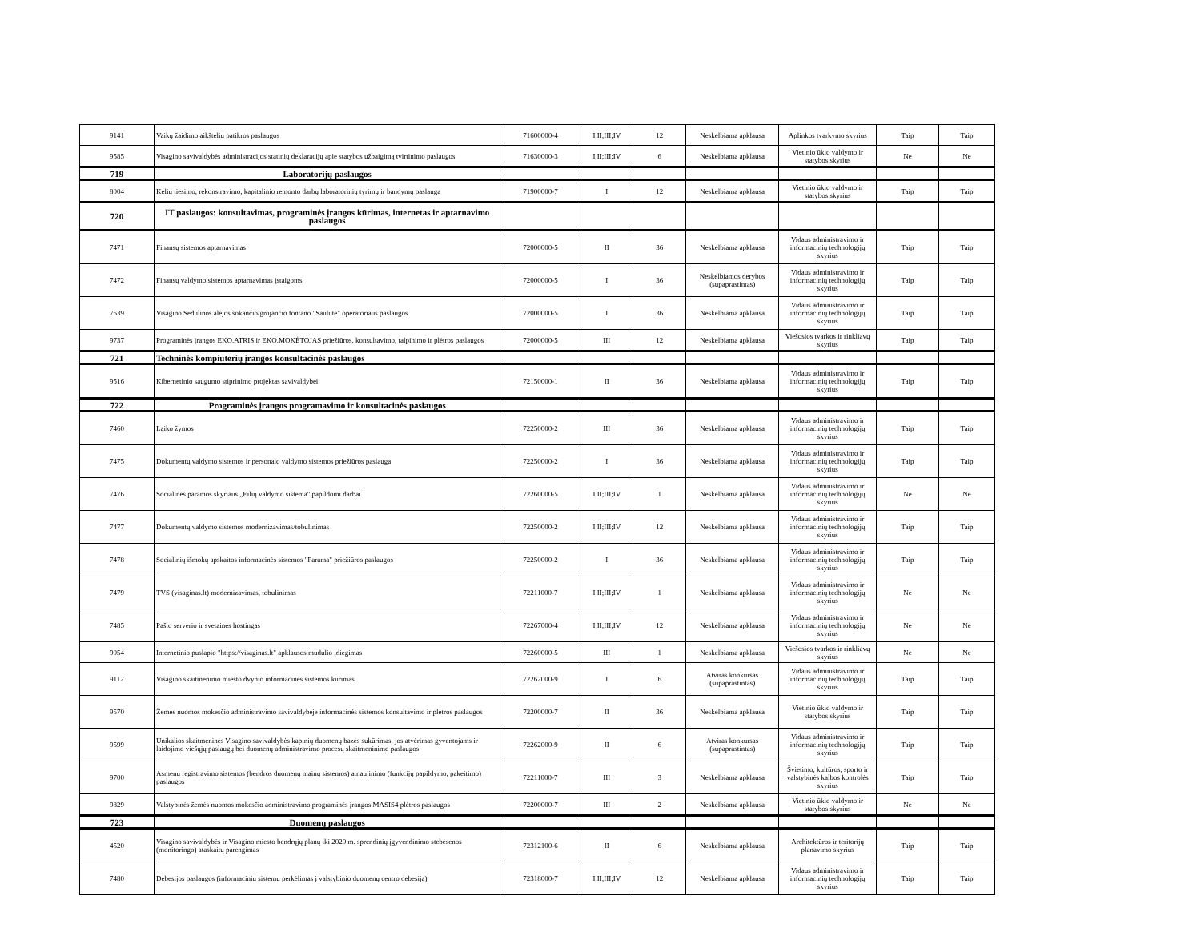| 9141 | Vaikų žaidimo aikštelių patikros paslaugos | 71600000-4 | I;II;III;IV | 12 | Neskelbiama apklausa | Aplinkos tvarkymo skyrius | Taip | Taip |
| 9585 | Visagino savivaldybės administracijos statinių deklaracijų apie statybos užbaigimą tvirtinimo paslaugos | 71630000-3 | I;II;III;IV | 6 | Neskelbiama apklausa | Vietinio ūkio valdymo ir statybos skyrius | Ne | Ne |
| 719 | Laboratorijų paslaugos | | | | | | | |
| 8004 | Kelių tiesimo, rekonstravimo, kapitalinio remonto darbų laboratorinių tyrimų ir bandymų paslauga | 71900000-7 | I | 12 | Neskelbiama apklausa | Vietinio ūkio valdymo ir statybos skyrius | Taip | Taip |
| 720 | IT paslaugos: konsultavimas, programinės įrangos kūrimas, internetas ir aptarnavimo paslaugos | | | | | | | |
| 7471 | Finansų sistemos aptarnavimas | 72000000-5 | II | 36 | Neskelbiama apklausa | Vidaus administravimo ir informacinių technologijų skyrius | Taip | Taip |
| 7472 | Finansų valdymo sistemos aptarnavimas įstaigoms | 72000000-5 | I | 36 | Neskelbiamos derybos (supaprastintas) | Vidaus administravimo ir informacinių technologijų skyrius | Taip | Taip |
| 7639 | Visagino Sedulinos alėjos šokančio/grojančio fontano "Saulutė" operatoriaus paslaugos | 72000000-5 | I | 36 | Neskelbiama apklausa | Vidaus administravimo ir informacinių technologijų skyrius | Taip | Taip |
| 9737 | Programinės įrangos EKO.ATRIS ir EKO.MOKĖTOJAS priežiūros, konsultavimo, talpinimo ir plėtros paslaugos | 72000000-5 | III | 12 | Neskelbiama apklausa | Viešosios tvarkos ir rinkliavų skyrius | Taip | Taip |
| 721 | Techninės kompiuterių įrangos konsultacinės paslaugos | | | | | | | |
| 9516 | Kibernetinio saugumo stiprinimo projektas savivaldybei | 72150000-1 | II | 36 | Neskelbiama apklausa | Vidaus administravimo ir informacinių technologijų skyrius | Taip | Taip |
| 722 | Programinės įrangos programavimo ir konsultacinės paslaugos | | | | | | | |
| 7460 | Laiko žymos | 72250000-2 | III | 36 | Neskelbiama apklausa | Vidaus administravimo ir informacinių technologijų skyrius | Taip | Taip |
| 7475 | Dokumentų valdymo sistemos ir personalo valdymo sistemos priežiūros paslauga | 72250000-2 | I | 36 | Neskelbiama apklausa | Vidaus administravimo ir informacinių technologijų skyrius | Taip | Taip |
| 7476 | Socialinės paramos skyriaus „Eilių valdymo sistema" papildomi darbai | 72260000-5 | I;II;III;IV | 1 | Neskelbiama apklausa | Vidaus administravimo ir informacinių technologijų skyrius | Ne | Ne |
| 7477 | Dokumentų valdymo sistemos modernizavimas/tobulinimas | 72250000-2 | I;II;III;IV | 12 | Neskelbiama apklausa | Vidaus administravimo ir informacinių technologijų skyrius | Taip | Taip |
| 7478 | Socialinių išmokų apskaitos informacinės sistemos "Parama" priežiūros paslaugos | 72250000-2 | I | 36 | Neskelbiama apklausa | Vidaus administravimo ir informacinių technologijų skyrius | Taip | Taip |
| 7479 | TVS (visaginas.lt) modernizavimas, tobulinimas | 72211000-7 | I;II;III;IV | 1 | Neskelbiama apklausa | Vidaus administravimo ir informacinių technologijų skyrius | Ne | Ne |
| 7485 | Pašto serverio ir svetainės hostingas | 72267000-4 | I;II;III;IV | 12 | Neskelbiama apklausa | Vidaus administravimo ir informacinių technologijų skyrius | Ne | Ne |
| 9054 | Internetinio puslapio "https://visaginas.lt" apklausos mudulio įdiegimas | 72260000-5 | III | 1 | Neskelbiama apklausa | Viešosios tvarkos ir rinkliavų skyrius | Ne | Ne |
| 9112 | Visagino skaitmeninio miesto dvynio informacinės sistemos kūrimas | 72262000-9 | I | 6 | Atviras konkursas (supaprastintas) | Vidaus administravimo ir informacinių technologijų skyrius | Taip | Taip |
| 9570 | Žemės nuomos mokesčio administravimo savivaldybėje informacinės sistemos konsultavimo ir plėtros paslaugos | 72200000-7 | II | 36 | Neskelbiama apklausa | Vietinio ūkio valdymo ir statybos skyrius | Taip | Taip |
| 9599 | Unikalios skaitmeninės Visagino savivaldybės kapinių duomenų bazės sukūrimas, jos atvėrimas gyventojams ir laidojimo viešųjų paslaugų bei duomenų administravimo procesų skaitmeninimo paslaugos | 72262000-9 | II | 6 | Atviras konkursas (supaprastintas) | Vidaus administravimo ir informacinių technologijų skyrius | Taip | Taip |
| 9700 | Asmenų registravimo sistemos (bendros duomenų mainų sistemos) atnaujinimo (funkcijų papildymo, pakeitimo) paslaugos | 72211000-7 | III | 3 | Neskelbiama apklausa | Švietimo, kultūros, sporto ir valstybinės kalbos kontrolės skyrius | Taip | Taip |
| 9829 | Valstybinės žemės nuomos mokesčio administravimo programinės įrangos MASIS4 plėtros paslaugos | 72200000-7 | III | 2 | Neskelbiama apklausa | Vietinio ūkio valdymo ir statybos skyrius | Ne | Ne |
| 723 | Duomenų paslaugos | | | | | | | |
| 4520 | Visagino savivaldybės ir Visagino miesto bendrųjų planų iki 2020 m. sprendinių įgyvendinimo stebėsenos (monitoringo) ataskaitų parengimas | 72312100-6 | II | 6 | Neskelbiama apklausa | Architektūros ir teritorijų planavimo skyrius | Taip | Taip |
| 7480 | Debesijos paslaugos (informacinių sistemų perkėlimas į valstybinio duomenų centro debesiją) | 72318000-7 | I;II;III;IV | 12 | Neskelbiama apklausa | Vidaus administravimo ir informacinių technologijų skyrius | Taip | Taip |